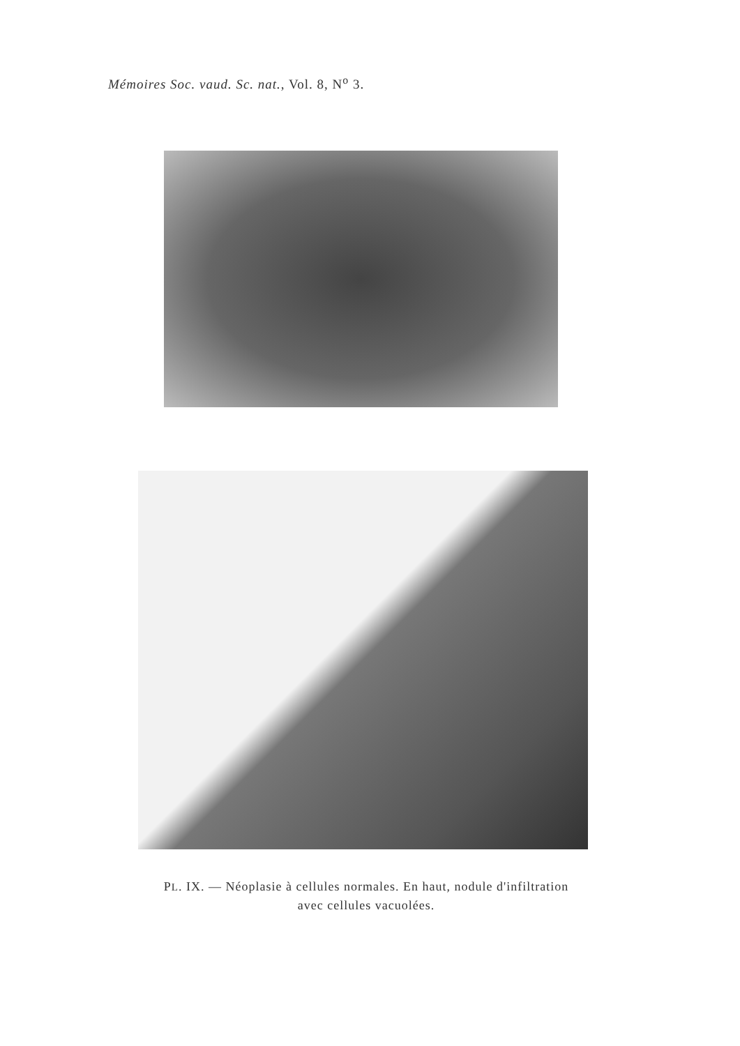Mémoires Soc. vaud. Sc. nat., Vol. 8, N<sup>o</sup> 3.
PL. IX. — Néoplasie à cellules normales. En haut, nodule d'infiltration
avec cellules vacuolées.